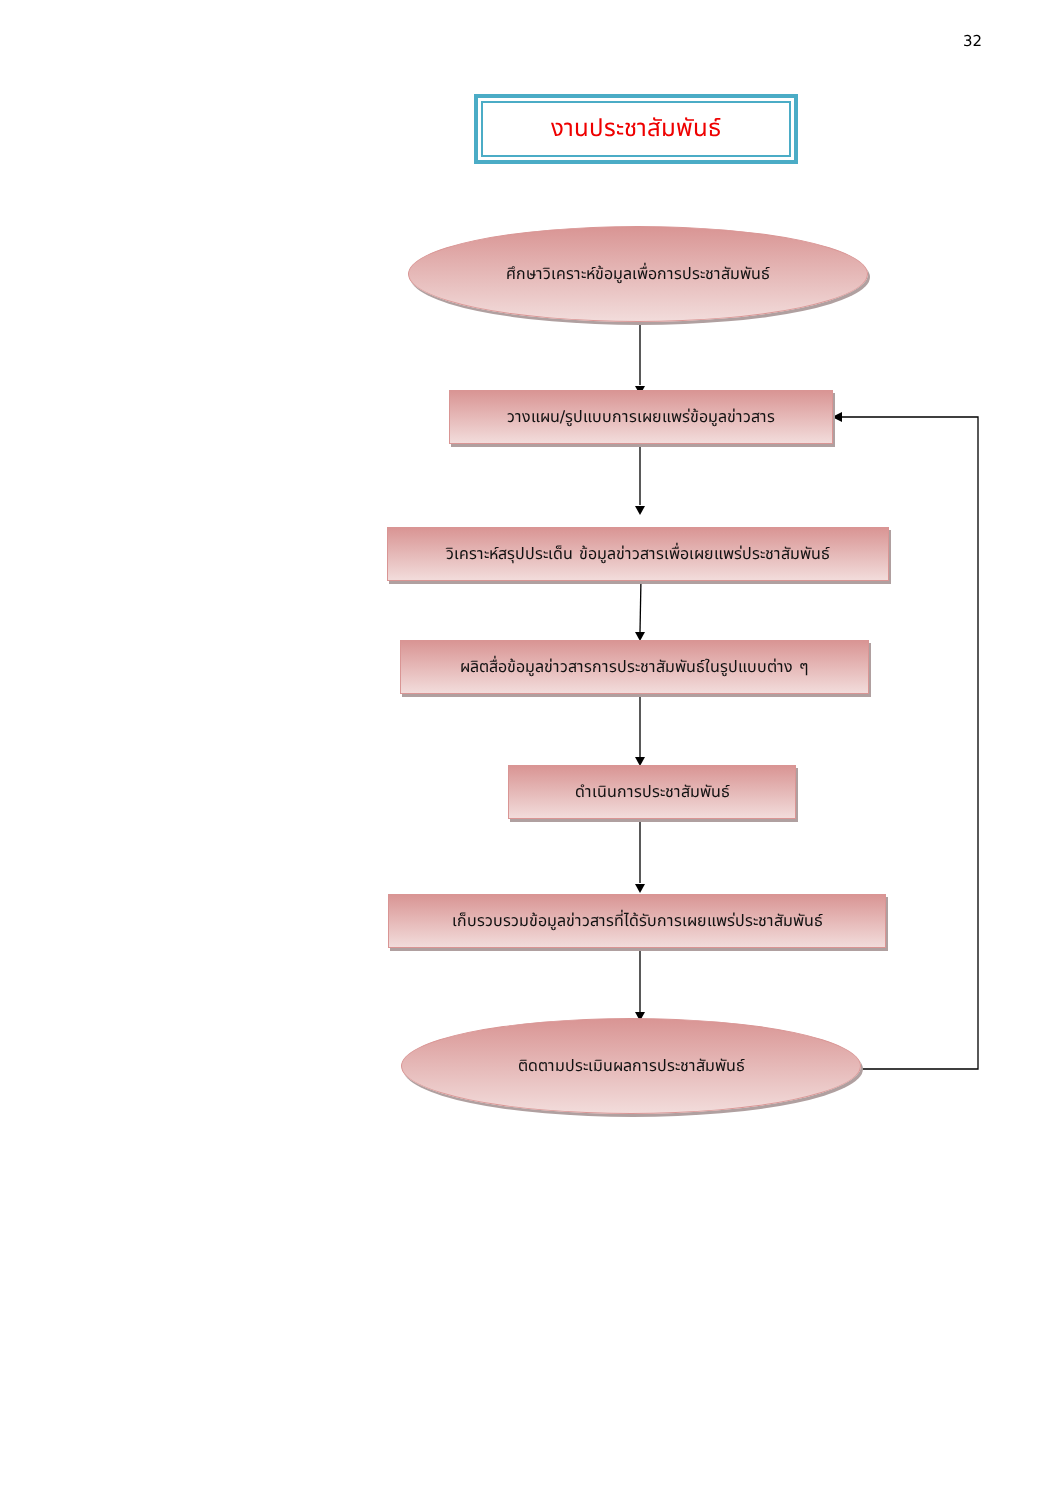32
งานประชาสัมพันธ์
ศึกษาวิเคราะห์ข้อมูลเพื่อการประชาสัมพันธ์
วางแผน/รูปแบบการเผยแพร่ข้อมูลข่าวสาร
วิเคราะห์สรุปประเด็น ข้อมูลข่าวสารเพื่อเผยแพร่ประชาสัมพันธ์
ผลิตสื่อข้อมูลข่าวสารการประชาสัมพันธ์ในรูปแบบต่าง ๆ
ดำเนินการประชาสัมพันธ์
เก็บรวบรวมข้อมูลข่าวสารที่ได้รับการเผยแพร่ประชาสัมพันธ์
ติดตามประเมินผลการประชาสัมพันธ์